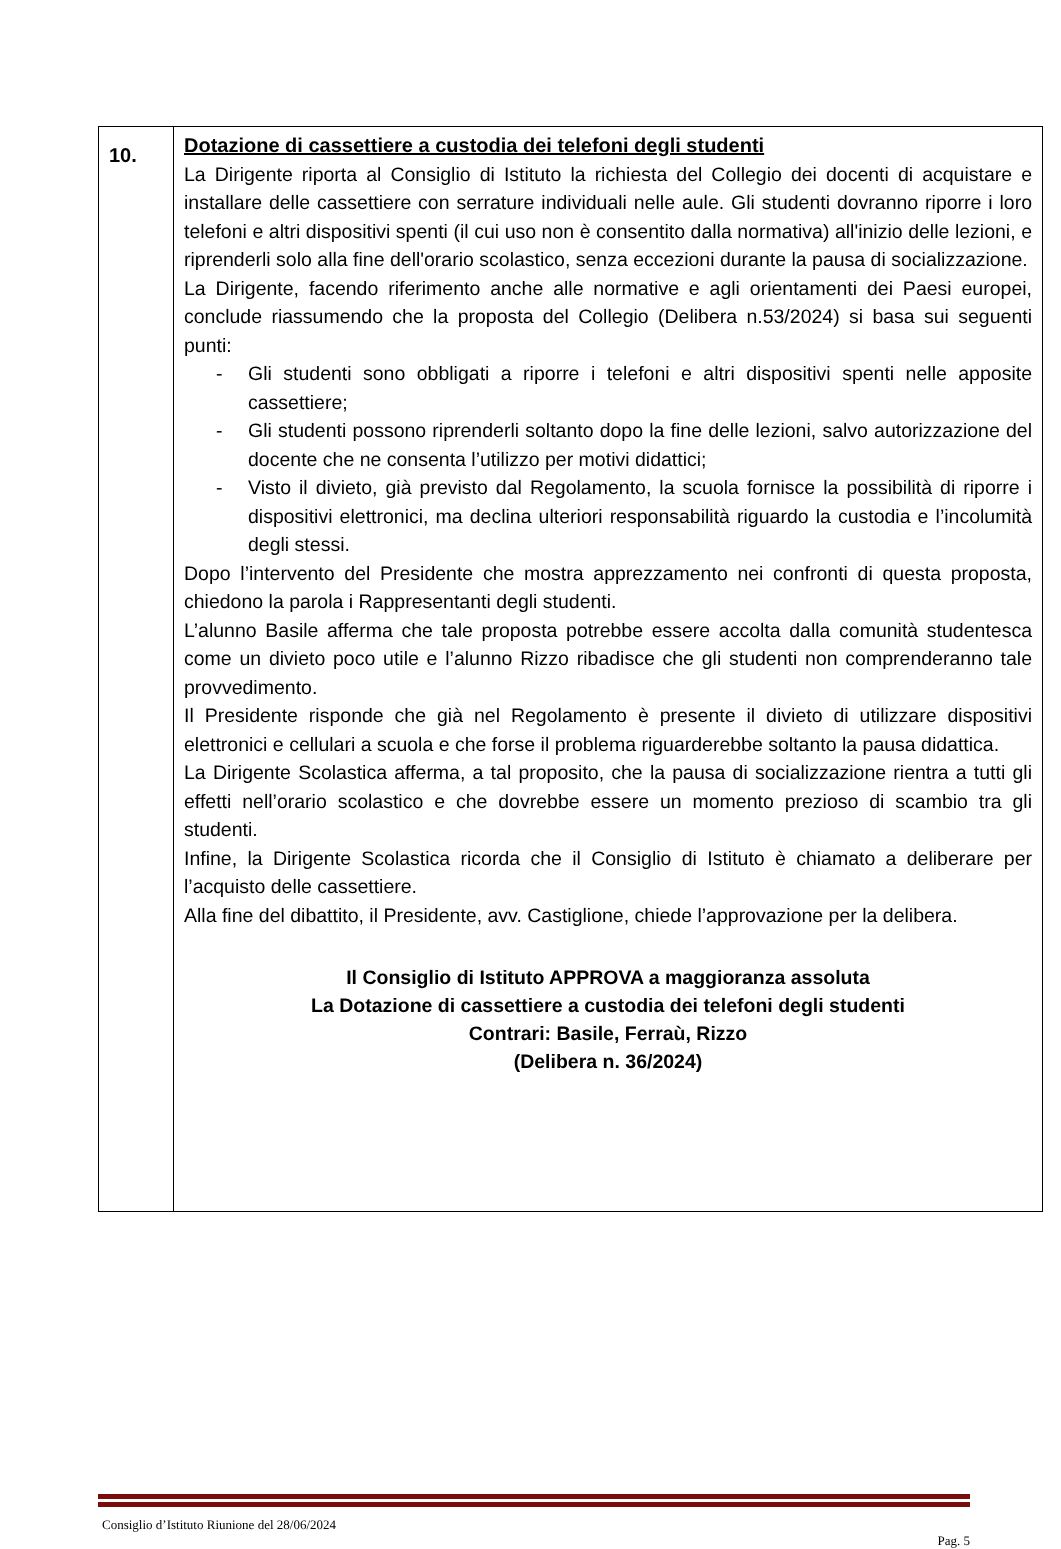| 10. | Dotazione di cassettiere a custodia dei telefoni degli studenti La Dirigente riporta al Consiglio di Istituto la richiesta del Collegio dei docenti di acquistare e installare delle cassettiere con serrature individuali nelle aule. Gli studenti dovranno riporre i loro telefoni e altri dispositivi spenti (il cui uso non è consentito dalla normativa) all'inizio delle lezioni, e riprenderli solo alla fine dell'orario scolastico, senza eccezioni durante la pausa di socializzazione. La Dirigente, facendo riferimento anche alle normative e agli orientamenti dei Paesi europei, conclude riassumendo che la proposta del Collegio (Delibera n.53/2024) si basa sui seguenti punti: - Gli studenti sono obbligati a riporre i telefoni e altri dispositivi spenti nelle apposite cassettiere; - Gli studenti possono riprenderli soltanto dopo la fine delle lezioni, salvo autorizzazione del docente che ne consenta l’utilizzo per motivi didattici; - Visto il divieto, già previsto dal Regolamento, la scuola fornisce la possibilità di riporre i dispositivi elettronici, ma declina ulteriori responsabilità riguardo la custodia e l’incolumità degli stessi. Dopo l’intervento del Presidente che mostra apprezzamento nei confronti di questa proposta, chiedono la parola i Rappresentanti degli studenti. L’alunno Basile afferma che tale proposta potrebbe essere accolta dalla comunità studentesca come un divieto poco utile e l’alunno Rizzo ribadisce che gli studenti non comprenderanno tale provvedimento. Il Presidente risponde che già nel Regolamento è presente il divieto di utilizzare dispositivi elettronici e cellulari a scuola e che forse il problema riguarderebbe soltanto la pausa didattica. La Dirigente Scolastica afferma, a tal proposito, che la pausa di socializzazione rientra a tutti gli effetti nell’orario scolastico e che dovrebbe essere un momento prezioso di scambio tra gli studenti. Infine, la Dirigente Scolastica ricorda che il Consiglio di Istituto è chiamato a deliberare per l’acquisto delle cassettiere. Alla fine del dibattito, il Presidente, avv. Castiglione, chiede l’approvazione per la delibera. Il Consiglio di Istituto APPROVA a maggioranza assoluta La Dotazione di cassettiere a custodia dei telefoni degli studenti Contrari: Basile, Ferraù, Rizzo (Delibera n. 36/2024) |
Consiglio d’Istituto Riunione del 28/06/2024
Pag. 5